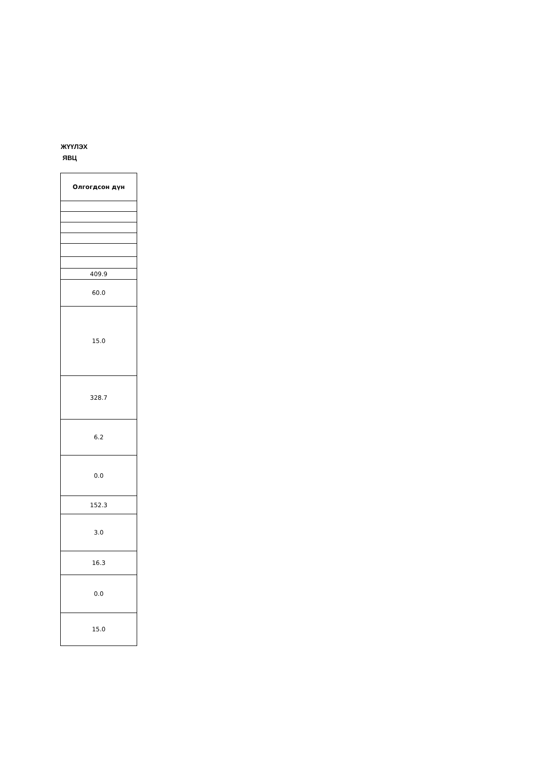ЖҮҮЛЭХ
ЯВЦ
| Олгогдсон дүн |
| --- |
| 409.9 |
| 60.0 |
| 15.0 |
| 328.7 |
| 6.2 |
| 0.0 |
| 152.3 |
| 3.0 |
| 16.3 |
| 0.0 |
| 15.0 |